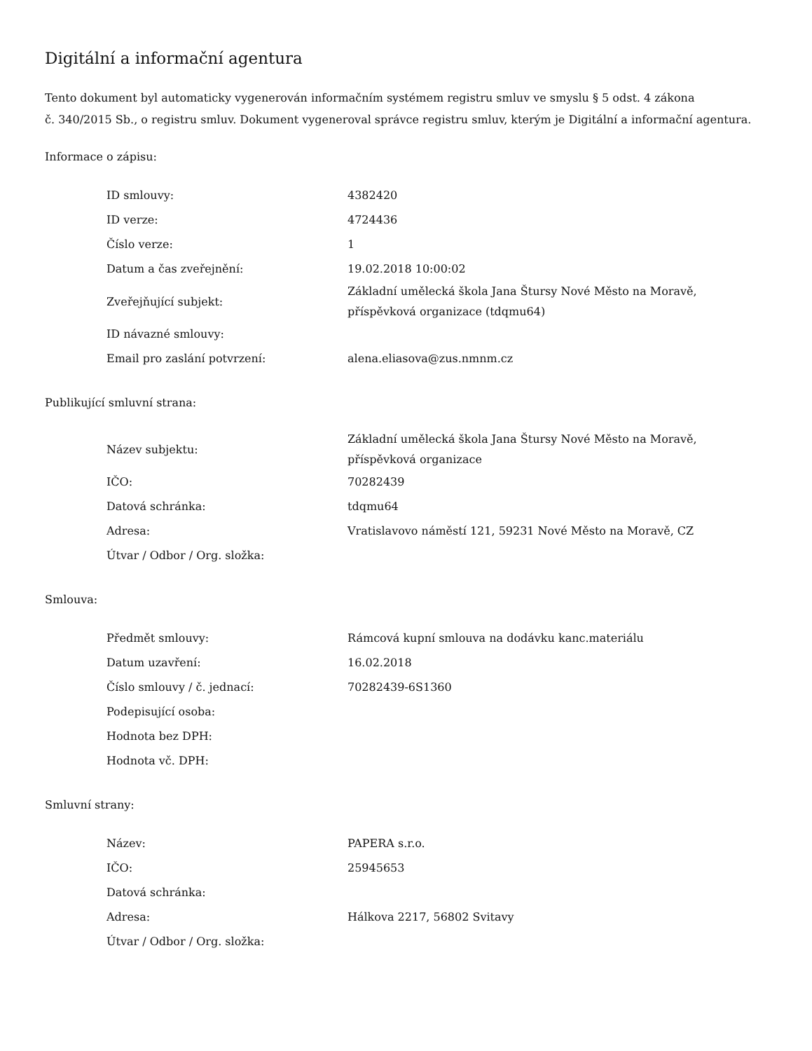Digitální a informační agentura
Tento dokument byl automaticky vygenerován informačním systémem registru smluv ve smyslu § 5 odst. 4 zákona
č. 340/2015 Sb., o registru smluv. Dokument vygeneroval správce registru smluv, kterým je Digitální a informační agentura.
Informace o zápisu:
| ID smlouvy: | 4382420 |
| ID verze: | 4724436 |
| Číslo verze: | 1 |
| Datum a čas zveřejnění: | 19.02.2018 10:00:02 |
| Zveřejňující subjekt: | Základní umělecká škola Jana Štursy Nové Město na Moravě, příspěvková organizace (tdqmu64) |
| ID návazné smlouvy: | |
| Email pro zaslání potvrzení: | alena.eliasova@zus.nmnm.cz |
Publikující smluvní strana:
| Název subjektu: | Základní umělecká škola Jana Štursy Nové Město na Moravě, příspěvková organizace |
| IČO: | 70282439 |
| Datová schránka: | tdqmu64 |
| Adresa: | Vratislavovo náměstí 121, 59231 Nové Město na Moravě, CZ |
| Útvar / Odbor / Org. složka: | |
Smlouva:
| Předmět smlouvy: | Rámcová kupní smlouva na dodávku kanc.materiálu |
| Datum uzavření: | 16.02.2018 |
| Číslo smlouvy / č. jednací: | 70282439-6S1360 |
| Podepisující osoba: | |
| Hodnota bez DPH: | |
| Hodnota vč. DPH: | |
Smluvní strany:
| Název: | PAPERA s.r.o. |
| IČO: | 25945653 |
| Datová schránka: | |
| Adresa: | Hálkova 2217, 56802 Svitavy |
| Útvar / Odbor / Org. složka: | |